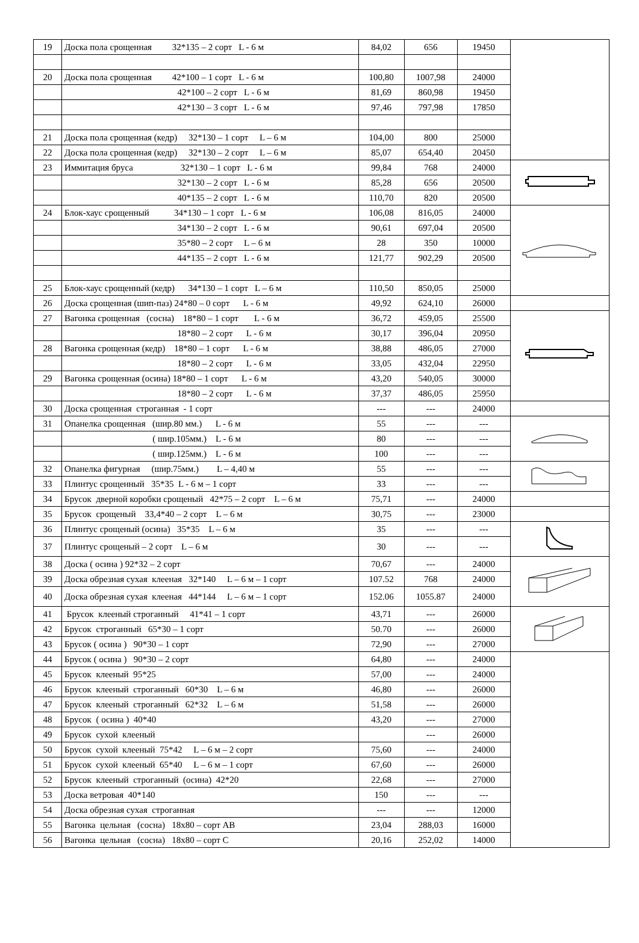| 19 | Доска пола срощенная 32*135 – 2 сорт L - 6 м | 84,02 | 656 | 19450 | |
| 20 | Доска пола срощенная 42*100 – 1 сорт L - 6 м | 100,80 | 1007,98 | 24000 | |
| | 42*100 – 2 сорт L - 6 м | 81,69 | 860,98 | 19450 | |
| | 42*130 – 3 сорт L - 6 м | 97,46 | 797,98 | 17850 | |
| 21 | Доска пола срощенная (кедр) 32*130 – 1 сорт L – 6 м | 104,00 | 800 | 25000 | |
| 22 | Доска пола срощенная (кедр) 32*130 – 2 сорт L – 6 м | 85,07 | 654,40 | 20450 | |
| 23 | Иммитация бруса 32*130 – 1 сорт L - 6 м | 99,84 | 768 | 24000 | |
| | 32*130 – 2 сорт L - 6 м | 85,28 | 656 | 20500 | |
| | 40*135 – 2 сорт L - 6 м | 110,70 | 820 | 20500 | |
| 24 | Блок-хаус срощенный 34*130 – 1 сорт L - 6 м | 106,08 | 816,05 | 24000 | |
| | 34*130 – 2 сорт L - 6 м | 90,61 | 697,04 | 20500 | |
| | 35*80 – 2 сорт L – 6 м | 28 | 350 | 10000 | |
| | 44*135 – 2 сорт L - 6 м | 121,77 | 902,29 | 20500 | |
| 25 | Блок-хаус срощенный (кедр) 34*130 – 1 сорт L – 6 м | 110,50 | 850,05 | 25000 | |
| 26 | Доска срощенная (шип-паз) 24*80 – 0 сорт L - 6 м | 49,92 | 624,10 | 26000 | |
| 27 | Вагонка срощенная (сосна) 18*80 – 1 сорт L - 6 м | 36,72 | 459,05 | 25500 | |
| | 18*80 – 2 сорт L - 6 м | 30,17 | 396,04 | 20950 | |
| 28 | Вагонка срощенная (кедр) 18*80 – 1 сорт L - 6 м | 38,88 | 486,05 | 27000 | |
| | 18*80 – 2 сорт L - 6 м | 33,05 | 432,04 | 22950 | |
| 29 | Вагонка срощенная (осина) 18*80 – 1 сорт L - 6 м | 43,20 | 540,05 | 30000 | |
| | 18*80 – 2 сорт L - 6 м | 37,37 | 486,05 | 25950 | |
| 30 | Доска срощенная строганная - 1 сорт | --- | --- | 24000 | |
| 31 | Опанелка срощенная (шир.80 мм.) L - 6 м | 55 | --- | --- | |
| | ( шир.105мм.) L - 6 м | 80 | --- | --- | |
| | ( шир.125мм.) L - 6 м | 100 | --- | --- | |
| 32 | Опанелка фигурная (шир.75мм.) L – 4,40 м | 55 | --- | --- | |
| 33 | Плинтус срощенный 35*35 L - 6 м – 1 сорт | 33 | --- | --- | |
| 34 | Брусок дверной коробки срощеный 42*75 – 2 сорт L – 6 м | 75,71 | --- | 24000 | |
| 35 | Брусок срощеный 33,4*40 – 2 сорт L – 6 м | 30,75 | --- | 23000 | |
| 36 | Плинтус срощеный (осина) 35*35 L – 6 м | 35 | --- | --- | |
| 37 | Плинтус срощеный – 2 сорт L – 6 м | 30 | --- | --- | |
| 38 | Доска ( осина ) 92*32 – 2 сорт | 70,67 | --- | 24000 | |
| 39 | Доска обрезная сухая клееная 32*140 L – 6 м – 1 сорт | 107.52 | 768 | 24000 | |
| 40 | Доска обрезная сухая клееная 44*144 L – 6 м – 1 сорт | 152.06 | 1055.87 | 24000 | |
| 41 | Брусок клееный строганный 41*41 – 1 сорт | 43,71 | --- | 26000 | |
| 42 | Брусок строганный 65*30 – 1 сорт | 50.70 | --- | 26000 | |
| 43 | Брусок ( осина ) 90*30 – 1 сорт | 72,90 | --- | 27000 | |
| 44 | Брусок ( осина ) 90*30 – 2 сорт | 64,80 | --- | 24000 | |
| 45 | Брусок клееный 95*25 | 57,00 | --- | 24000 | |
| 46 | Брусок клееный строганный 60*30 L – 6 м | 46,80 | --- | 26000 | |
| 47 | Брусок клееный строганный 62*32 L – 6 м | 51,58 | --- | 26000 | |
| 48 | Брусок ( осина ) 40*40 | 43,20 | --- | 27000 | |
| 49 | Брусок сухой клееный | | --- | 26000 | |
| 50 | Брусок сухой клееный 75*42 L – 6 м – 2 сорт | 75,60 | --- | 24000 | |
| 51 | Брусок сухой клееный 65*40 L – 6 м – 1 сорт | 67,60 | --- | 26000 | |
| 52 | Брусок клееный строганный (осина) 42*20 | 22,68 | --- | 27000 | |
| 53 | Доска ветровая 40*140 | 150 | --- | --- | |
| 54 | Доска обрезная сухая строганная | --- | --- | 12000 | |
| 55 | Вагонка цельная (сосна) 18х80 – сорт АВ | 23,04 | 288,03 | 16000 | |
| 56 | Вагонка цельная (сосна) 18х80 – сорт С | 20,16 | 252,02 | 14000 | |